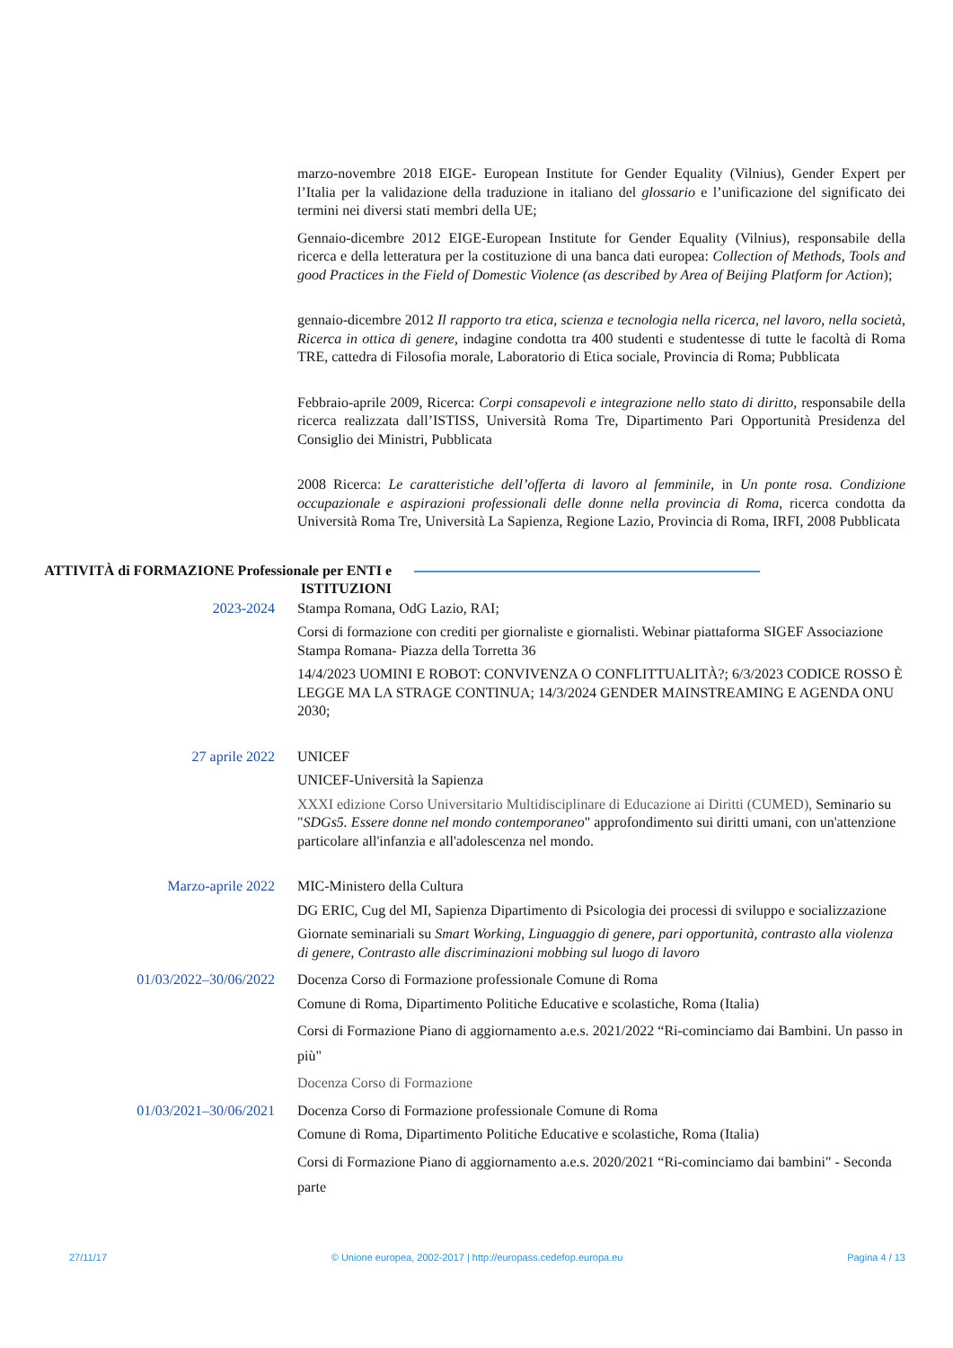marzo-novembre 2018 EIGE- European Institute for Gender Equality (Vilnius), Gender Expert per l’Italia per la validazione della traduzione in italiano del glossario e l’unificazione del significato dei termini nei diversi stati membri della UE;
Gennaio-dicembre 2012 EIGE-European Institute for Gender Equality (Vilnius), responsabile della ricerca e della letteratura per la costituzione di una banca dati europea: Collection of Methods, Tools and good Practices in the Field of Domestic Violence (as described by Area of Beijing Platform for Action);
gennaio-dicembre 2012 Il rapporto tra etica, scienza e tecnologia nella ricerca, nel lavoro, nella società, Ricerca in ottica di genere, indagine condotta tra 400 studenti e studentesse di tutte le facoltà di Roma TRE, cattedra di Filosofia morale, Laboratorio di Etica sociale, Provincia di Roma; Pubblicata
Febbraio-aprile 2009, Ricerca: Corpi consapevoli e integrazione nello stato di diritto, responsabile della ricerca realizzata dall’ISTISS, Università Roma Tre, Dipartimento Pari Opportunità Presidenza del Consiglio dei Ministri, Pubblicata
2008 Ricerca: Le caratteristiche dell’offerta di lavoro al femminile, in Un ponte rosa. Condizione occupazionale e aspirazioni professionali delle donne nella provincia di Roma, ricerca condotta da Università Roma Tre, Università La Sapienza, Regione Lazio, Provincia di Roma, IRFI, 2008 Pubblicata
ATTIVITÀ di FORMAZIONE Professionale per ENTI e ISTITUZIONI
2023-2024 Stampa Romana, OdG Lazio, RAI;
Corsi di formazione con crediti per giornaliste e giornalisti. Webinar piattaforma SIGEF Associazione Stampa Romana- Piazza della Torretta 36
14/4/2023 UOMINI E ROBOT: CONVIVENZA O CONFLITTUALITÀ?; 6/3/2023 CODICE ROSSO È LEGGE MA LA STRAGE CONTINUA; 14/3/2024 GENDER MAINSTREAMING E AGENDA ONU 2030;
27 aprile 2022 UNICEF
UNICEF-Università la Sapienza
XXXI edizione Corso Universitario Multidisciplinare di Educazione ai Diritti (CUMED), Seminario su "SDGs5. Essere donne nel mondo contemporaneo" approfondimento sui diritti umani, con un'attenzione particolare all'infanzia e all'adolescenza nel mondo.
Marzo-aprile 2022 MIC-Ministero della Cultura
DG ERIC, Cug del MI, Sapienza Dipartimento di Psicologia dei processi di sviluppo e socializzazione
Giornate seminariali su Smart Working, Linguaggio di genere, pari opportunità, contrasto alla violenza di genere, Contrasto alle discriminazioni mobbing sul luogo di lavoro
01/03/2022–30/06/2022 Docenza Corso di Formazione professionale Comune di Roma
Comune di Roma, Dipartimento Politiche Educative e scolastiche, Roma (Italia)
Corsi di Formazione Piano di aggiornamento a.e.s. 2021/2022 “Ri-cominciamo dai Bambini. Un passo in più"
Docenza Corso di Formazione
01/03/2021–30/06/2021 Docenza Corso di Formazione professionale Comune di Roma
Comune di Roma, Dipartimento Politiche Educative e scolastiche, Roma (Italia)
Corsi di Formazione Piano di aggiornamento a.e.s. 2020/2021 “Ri-cominciamo dai bambini" - Seconda parte
27/11/17 © Unione europea, 2002-2017 | http://europass.cedefop.europa.eu Pagina 4 / 13